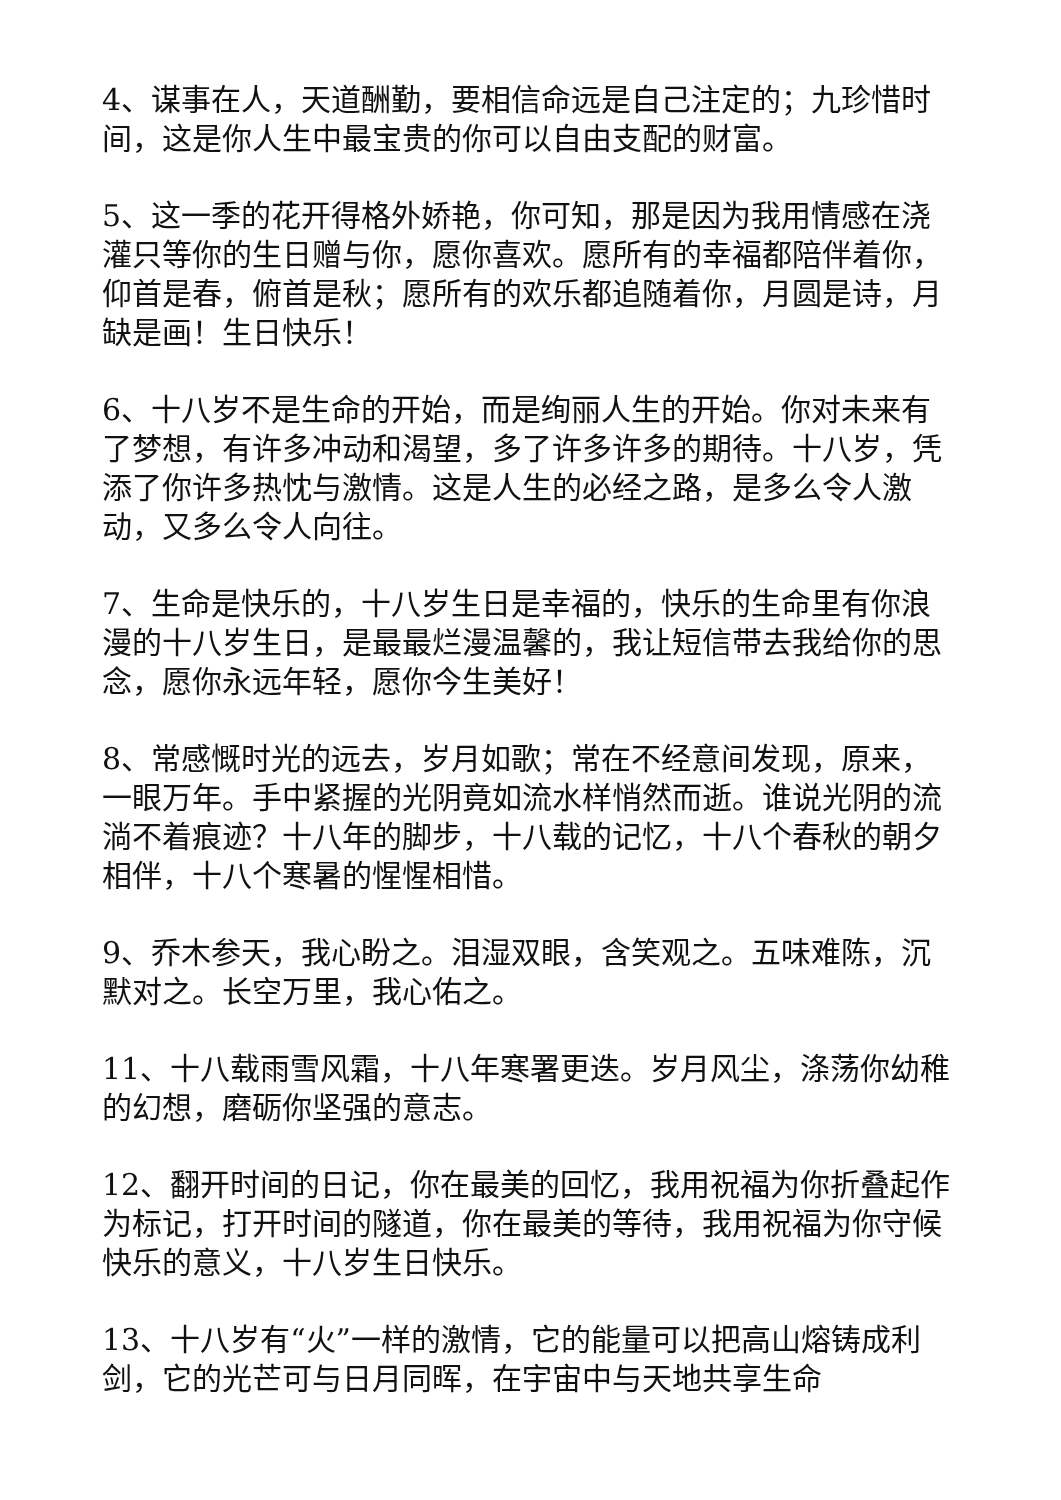4、谋事在人，天道酬勤，要相信命远是自己注定的；九珍惜时间，这是你人生中最宝贵的你可以自由支配的财富。
5、这一季的花开得格外娇艳，你可知，那是因为我用情感在浇灌只等你的生日赠与你，愿你喜欢。愿所有的幸福都陪伴着你，仰首是春，俯首是秋；愿所有的欢乐都追随着你，月圆是诗，月缺是画！生日快乐！
6、十八岁不是生命的开始，而是绚丽人生的开始。你对未来有了梦想，有许多冲动和渴望，多了许多许多的期待。十八岁，凭添了你许多热忱与激情。这是人生的必经之路，是多么令人激动，又多么令人向往。
7、生命是快乐的，十八岁生日是幸福的，快乐的生命里有你浪漫的十八岁生日，是最最烂漫温馨的，我让短信带去我给你的思念，愿你永远年轻，愿你今生美好！
8、常感慨时光的远去，岁月如歌；常在不经意间发现，原来，一眼万年。手中紧握的光阴竟如流水样悄然而逝。谁说光阴的流淌不着痕迹？十八年的脚步，十八载的记忆，十八个春秋的朝夕相伴，十八个寒暑的惺惺相惜。
9、乔木参天，我心盼之。泪湿双眼，含笑观之。五味难陈，沉默对之。长空万里，我心佑之。
11、十八载雨雪风霜，十八年寒署更迭。岁月风尘，涤荡你幼稚的幻想，磨砺你坚强的意志。
12、翻开时间的日记，你在最美的回忆，我用祝福为你折叠起作为标记，打开时间的隧道，你在最美的等待，我用祝福为你守候快乐的意义，十八岁生日快乐。
13、十八岁有“火”一样的激情，它的能量可以把高山熔铸成利剑，它的光芒可与日月同晖，在宇宙中与天地共享生命